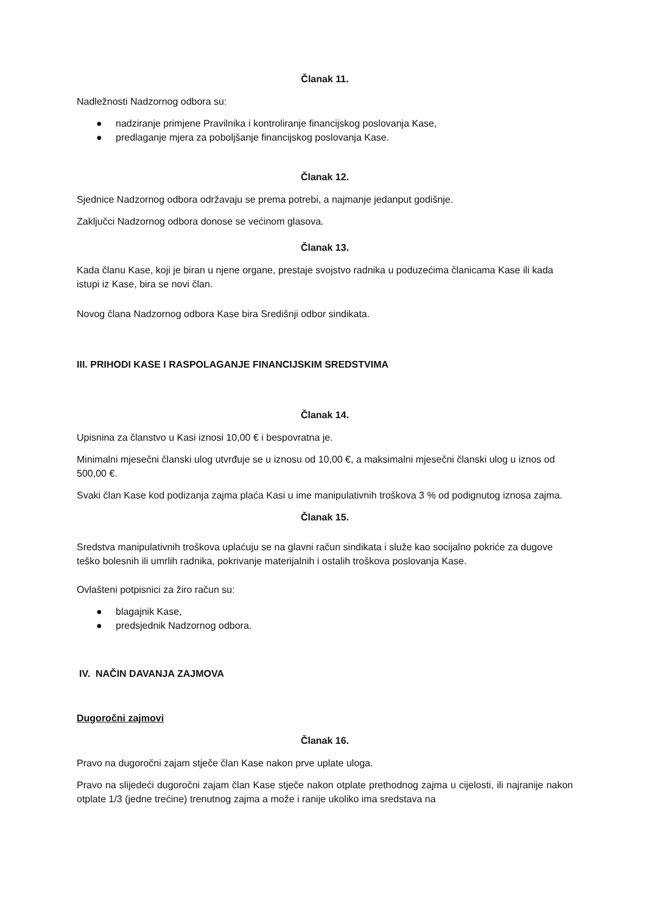Članak 11.
Nadležnosti Nadzornog odbora su:
● nadziranje primjene Pravilnika i kontroliranje financijskog poslovanja Kase,
● predlaganje mjera za poboljšanje financijskog poslovanja Kase.
Članak 12.
Sjednice Nadzornog odbora održavaju se prema potrebi, a najmanje jedanput godišnje.
Zaključci Nadzornog odbora donose se većinom glasova.
Članak 13.
Kada članu Kase, koji je biran u njene organe, prestaje svojstvo radnika u poduzećima članicama Kase ili kada istupi iz Kase, bira se novi član.
Novog člana Nadzornog odbora Kase bira Središnji odbor sindikata.
III. PRIHODI KASE I RASPOLAGANJE FINANCIJSKIM SREDSTVIMA
Članak 14.
Upisnina za članstvo u Kasi iznosi 10,00 € i bespovratna je.
Minimalni mjesečni članski ulog utvrđuje se u iznosu od 10,00 €, a maksimalni mjesečni članski ulog u iznos od 500,00 €.
Svaki član Kase kod podizanja zajma plaća Kasi u ime manipulativnih troškova 3 % od podignutog iznosa zajma.
Članak 15.
Sredstva manipulativnih troškova uplaćuju se na glavni račun sindikata i služe kao socijalno pokriće za dugove teško bolesnih ili umrlih radnika, pokrivanje materijalnih i ostalih troškova poslovanja Kase.
Ovlašteni potpisnici za žiro račun su:
● blagajnik Kase,
● predsjednik Nadzornog odbora.
IV. NAČIN DAVANJA ZAJMOVA
Dugoročni zajmovi
Članak 16.
Pravo na dugoročni zajam stječe član Kase nakon prve uplate uloga.
Pravo na slijedeći dugoročni zajam član Kase stječe nakon otplate prethodnog zajma u cijelosti, ili najranije nakon otplate 1/3 (jedne trećine) trenutnog zajma a može i ranije ukoliko ima sredstava na